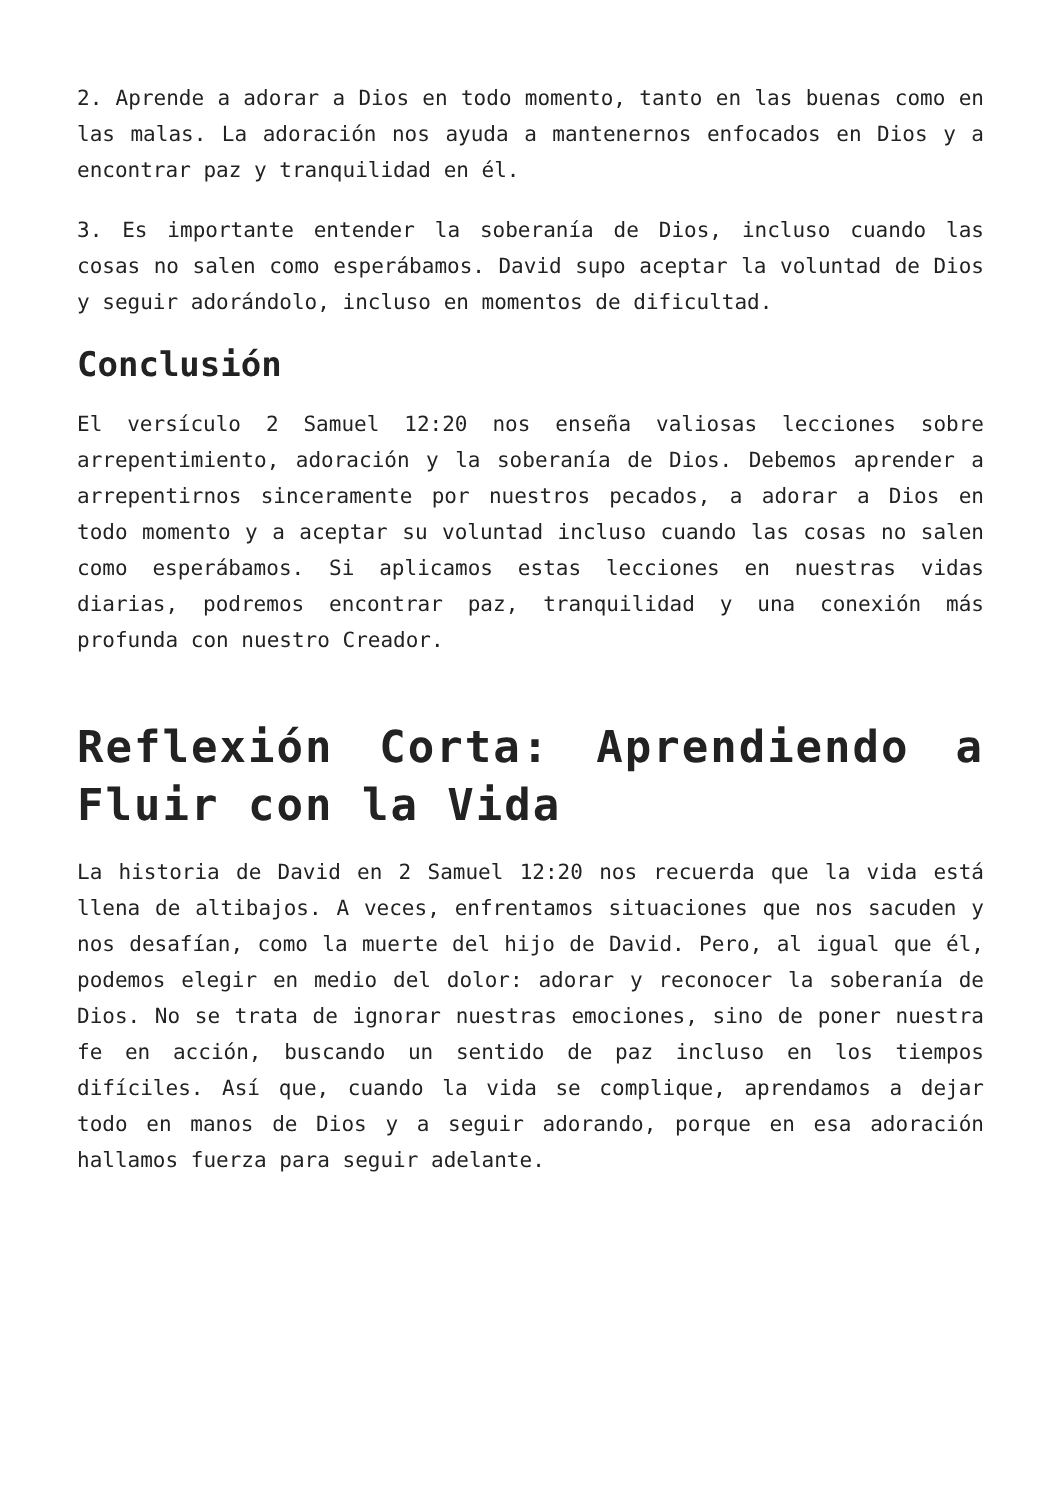2. Aprende a adorar a Dios en todo momento, tanto en las buenas como en las malas. La adoración nos ayuda a mantenernos enfocados en Dios y a encontrar paz y tranquilidad en él.
3. Es importante entender la soberanía de Dios, incluso cuando las cosas no salen como esperábamos. David supo aceptar la voluntad de Dios y seguir adorándolo, incluso en momentos de dificultad.
Conclusión
El versículo 2 Samuel 12:20 nos enseña valiosas lecciones sobre arrepentimiento, adoración y la soberanía de Dios. Debemos aprender a arrepentirnos sinceramente por nuestros pecados, a adorar a Dios en todo momento y a aceptar su voluntad incluso cuando las cosas no salen como esperábamos. Si aplicamos estas lecciones en nuestras vidas diarias, podremos encontrar paz, tranquilidad y una conexión más profunda con nuestro Creador.
Reflexión Corta: Aprendiendo a Fluir con la Vida
La historia de David en 2 Samuel 12:20 nos recuerda que la vida está llena de altibajos. A veces, enfrentamos situaciones que nos sacuden y nos desafían, como la muerte del hijo de David. Pero, al igual que él, podemos elegir en medio del dolor: adorar y reconocer la soberanía de Dios. No se trata de ignorar nuestras emociones, sino de poner nuestra fe en acción, buscando un sentido de paz incluso en los tiempos difíciles. Así que, cuando la vida se complique, aprendamos a dejar todo en manos de Dios y a seguir adorando, porque en esa adoración hallamos fuerza para seguir adelante.